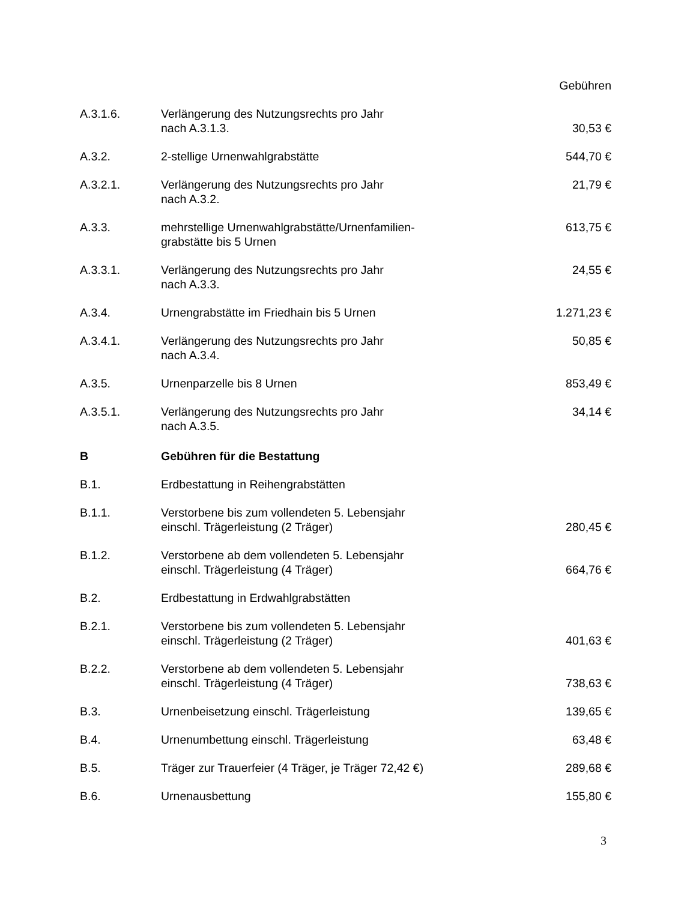| | | Gebühren |
| A.3.1.6. | Verlängerung des Nutzungsrechts pro Jahr nach A.3.1.3. | 30,53 € |
| A.3.2. | 2-stellige Urnenwahlgrabstätte | 544,70 € |
| A.3.2.1. | Verlängerung des Nutzungsrechts pro Jahr nach A.3.2. | 21,79 € |
| A.3.3. | mehrstellige Urnenwahlgrabstätte/Urnenfamilien- grabstätte bis 5 Urnen | 613,75 € |
| A.3.3.1. | Verlängerung des Nutzungsrechts pro Jahr nach A.3.3. | 24,55 € |
| A.3.4. | Urnengrabstätte im Friedhain bis 5 Urnen | 1.271,23 € |
| A.3.4.1. | Verlängerung des Nutzungsrechts pro Jahr nach A.3.4. | 50,85 € |
| A.3.5. | Urnenparzelle bis 8 Urnen | 853,49 € |
| A.3.5.1. | Verlängerung des Nutzungsrechts pro Jahr nach A.3.5. | 34,14 € |
| B | Gebühren für die Bestattung | |
| B.1. | Erdbestattung in Reihengrabstätten | |
| B.1.1. | Verstorbene bis zum vollendeten 5. Lebensjahr einschl. Trägerleistung (2 Träger) | 280,45 € |
| B.1.2. | Verstorbene ab dem vollendeten 5. Lebensjahr einschl. Trägerleistung (4 Träger) | 664,76 € |
| B.2. | Erdbestattung in Erdwahlgrabstätten | |
| B.2.1. | Verstorbene bis zum vollendeten 5. Lebensjahr einschl. Trägerleistung (2 Träger) | 401,63 € |
| B.2.2. | Verstorbene ab dem vollendeten 5. Lebensjahr einschl. Trägerleistung (4 Träger) | 738,63 € |
| B.3. | Urnenbeisetzung einschl. Trägerleistung | 139,65 € |
| B.4. | Urnenumbettung einschl. Trägerleistung | 63,48 € |
| B.5. | Träger zur Trauerfeier (4 Träger, je Träger 72,42 €) | 289,68 € |
| B.6. | Urnenausbettung | 155,80 € |
3